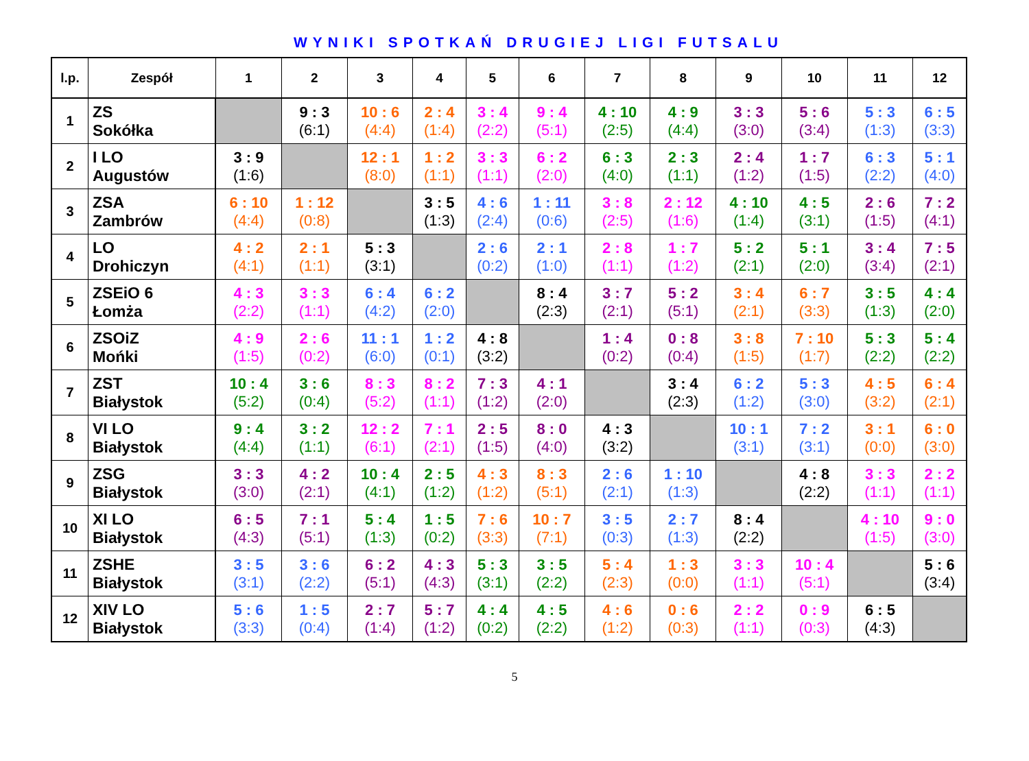WYNIKI SPOTKAŃ DRUGIEJ LIGI FUTSALU
| l.p. | Zespół | 1 | 2 | 3 | 4 | 5 | 6 | 7 | 8 | 9 | 10 | 11 | 12 |
| --- | --- | --- | --- | --- | --- | --- | --- | --- | --- | --- | --- | --- | --- |
| 1 | ZS Sokółka | | 9 : 3 (6:1) | 10 : 6 (4:4) | 2 : 4 (1:4) | 3 : 4 (2:2) | 9 : 4 (5:1) | 4 : 10 (2:5) | 4 : 9 (4:4) | 3 : 3 (3:0) | 5 : 6 (3:4) | 5 : 3 (1:3) | 6 : 5 (3:3) |
| 2 | I LO Augustów | 3 : 9 (1:6) | | 12 : 1 (8:0) | 1 : 2 (1:1) | 3 : 3 (1:1) | 6 : 2 (2:0) | 6 : 3 (4:0) | 2 : 3 (1:1) | 2 : 4 (1:2) | 1 : 7 (1:5) | 6 : 3 (2:2) | 5 : 1 (4:0) |
| 3 | ZSA Zambrów | 6 : 10 (4:4) | 1 : 12 (0:8) | | 3 : 5 (1:3) | 4 : 6 (2:4) | 1 : 11 (0:6) | 3 : 8 (2:5) | 2 : 12 (1:6) | 4 : 10 (1:4) | 4 : 5 (3:1) | 2 : 6 (1:5) | 7 : 2 (4:1) |
| 4 | LO Drohiczyn | 4 : 2 (4:1) | 2 : 1 (1:1) | 5 : 3 (3:1) | | 2 : 6 (0:2) | 2 : 1 (1:0) | 2 : 8 (1:1) | 1 : 7 (1:2) | 5 : 2 (2:1) | 5 : 1 (2:0) | 3 : 4 (3:4) | 7 : 5 (2:1) |
| 5 | ZSEiO 6 Łomża | 4 : 3 (2:2) | 3 : 3 (1:1) | 6 : 4 (4:2) | 6 : 2 (2:0) | | 8 : 4 (2:3) | 3 : 7 (2:1) | 5 : 2 (5:1) | 3 : 4 (2:1) | 6 : 7 (3:3) | 3 : 5 (1:3) | 4 : 4 (2:0) |
| 6 | ZSOiZ Mońki | 4 : 9 (1:5) | 2 : 6 (0:2) | 11 : 1 (6:0) | 1 : 2 (0:1) | 4 : 8 (3:2) | | 1 : 4 (0:2) | 0 : 8 (0:4) | 3 : 8 (1:5) | 7 : 10 (1:7) | 5 : 3 (2:2) | 5 : 4 (2:2) |
| 7 | ZST Białystok | 10 : 4 (5:2) | 3 : 6 (0:4) | 8 : 3 (5:2) | 8 : 2 (1:1) | 7 : 3 (1:2) | 4 : 1 (2:0) | | 3 : 4 (2:3) | 6 : 2 (1:2) | 5 : 3 (3:0) | 4 : 5 (3:2) | 6 : 4 (2:1) |
| 8 | VI LO Białystok | 9 : 4 (4:4) | 3 : 2 (1:1) | 12 : 2 (6:1) | 7 : 1 (2:1) | 2 : 5 (1:5) | 8 : 0 (4:0) | 4 : 3 (3:2) | | 10 : 1 (3:1) | 7 : 2 (3:1) | 3 : 1 (0:0) | 6 : 0 (3:0) |
| 9 | ZSG Białystok | 3 : 3 (3:0) | 4 : 2 (2:1) | 10 : 4 (4:1) | 2 : 5 (1:2) | 4 : 3 (1:2) | 8 : 3 (5:1) | 2 : 6 (2:1) | 1 : 10 (1:3) | | 4 : 8 (2:2) | 3 : 3 (1:1) | 2 : 2 (1:1) |
| 10 | XI LO Białystok | 6 : 5 (4:3) | 7 : 1 (5:1) | 5 : 4 (1:3) | 1 : 5 (0:2) | 7 : 6 (3:3) | 10 : 7 (7:1) | 3 : 5 (0:3) | 2 : 7 (1:3) | 8 : 4 (2:2) | | 4 : 10 (1:5) | 9 : 0 (3:0) |
| 11 | ZSHE Białystok | 3 : 5 (3:1) | 3 : 6 (2:2) | 6 : 2 (5:1) | 4 : 3 (4:3) | 5 : 3 (3:1) | 3 : 5 (2:2) | 5 : 4 (2:3) | 1 : 3 (0:0) | 3 : 3 (1:1) | 10 : 4 (5:1) | | 5 : 6 (3:4) |
| 12 | XIV LO Białystok | 5 : 6 (3:3) | 1 : 5 (0:4) | 2 : 7 (1:4) | 5 : 7 (1:2) | 4 : 4 (0:2) | 4 : 5 (2:2) | 4 : 6 (1:2) | 0 : 6 (0:3) | 2 : 2 (1:1) | 0 : 9 (0:3) | 6 : 5 (4:3) | |
5